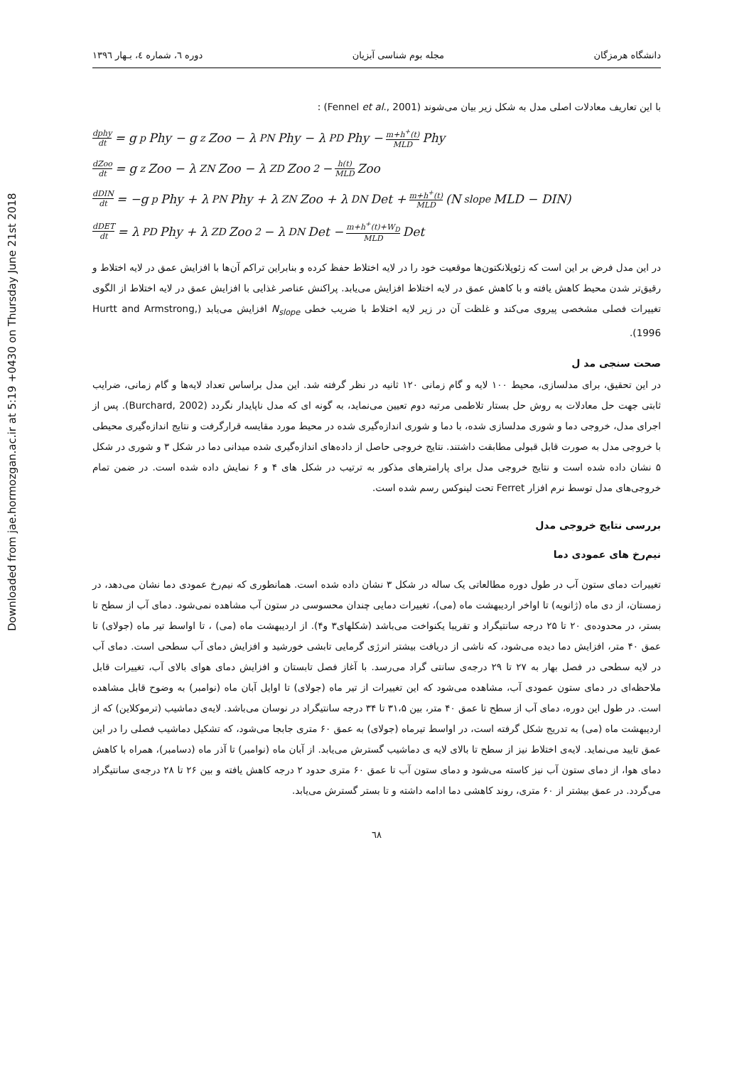Downloaded from jae.hormozgan.ac.ir at 5:19 +0430 on Thursday June 21st 2018
دانشگاه هرمزگان مجله بوم شناسی آبزیان دوره ٦، شماره ٤، بـهار ١٣٩٦
با این تعاریف معادلات اصلی مدل به شکل زیر بیان می‌شوند (Fennel et al., 2001) :
dphy dt = g<sub>p</sub>Phy − g<sub>z</sub>Zoo − λ<sub>PN</sub>Phy − λ<sub>PD</sub>Phy − m+h<sup>+</sup>(t) MLD Phy
dZoo dt = g<sub>z</sub>Zoo − λ<sub>ZN</sub>Zoo − λ<sub>ZD</sub>Zoo<sup>2</sup> − h(t) MLD Zoo
dDIN dt = −g<sub>p</sub>Phy + λ<sub>PN</sub>Phy + λ<sub>ZN</sub>Zoo + λ<sub>DN</sub>Det + m+h<sup>+</sup>(t) MLD (N<sub>slope</sub>MLD − DIN)
dDET dt = λ<sub>PD</sub>Phy + λ<sub>ZD</sub>Zoo<sup>2</sup> − λ<sub>DN</sub>Det − m+h<sup>+</sup>(t)+W<sub>D</sub> MLD Det
در این مدل فرض بر این است که زئوپلانکتون‌ها موقعیت خود را در لایه اختلاط حفظ کرده و بنابراین تراکم آن‌ها با افزایش عمق در لایه اختلاط و رقیق‌تر شدن محیط کاهش یافته و با کاهش عمق در لایه اختلاط افزایش می‌یابد. پراکنش عناصر غذایی با افزایش عمق در لایه اختلاط از الگوی تغییرات فصلی مشخصی پیروی می‌کند و غلظت آن در زیر لایه اختلاط با ضریب خطی N<sub>slope</sub> افزایش می‌یابد (Hurtt and Armstrong, 1996).
صحت سنجی مد ل
در این تحقیق، برای مدلسازی، محیط ۱۰۰ لایه و گام زمانی ۱۲۰ ثانیه در نظر گرفته شد. این مدل براساس تعداد لایه‌ها و گام زمانی، ضرایب ثابتی جهت حل معادلات به روش حل بستار تلاطمی مرتبه دوم تعیین می‌نماید، به گونه ای که مدل ناپایدار نگردد (Burchard, 2002). پس از اجرای مدل، خروجی دما و شوری مدلسازی شده، با دما و شوری اندازه‌گیری شده در محیط مورد مقایسه قرارگرفت و نتایج اندازه‌گیری محیطی با خروجی مدل به صورت قابل قبولی مطابقت داشتند. نتایج خروجی حاصل از داده‌های اندازه‌گیری شده میدانی دما در شکل ۳ و شوری در شکل ۵ نشان داده شده است و نتایج خروجی مدل برای پارامترهای مذکور به ترتیب در شکل های ۴ و ۶ نمایش داده شده است. در ضمن تمام خروجی‌های مدل توسط نرم افزار Ferret تحت لینوکس رسم شده است.
بررسی نتایج خروجی مدل
نیم‌رخ های عمودی دما
تغییرات دمای ستون آب در طول دوره مطالعاتی یک ساله در شکل ۳ نشان داده شده است. همانطوری که نیم‌رخ عمودی دما نشان می‌دهد، در زمستان، از دی ماه (ژانویه) تا اواخر اردیبهشت ماه (می)، تغییرات دمایی چندان محسوسی در ستون آب مشاهده نمی‌شود. دمای آب از سطح تا بستر، در محدوده‌ی ۲۰ تا ۲۵ درجه سانتیگراد و تقریبا یکنواخت می‌باشد (شکلهای۳ و۴). از اردیبهشت ماه (می) ، تا اواسط تیر ماه (جولای) تا عمق ۴۰ متر، افزایش دما دیده می‌شود، که ناشی از دریافت بیشتر انرژی گرمایی تابشی خورشید و افزایش دمای آب سطحی است. دمای آب در لایه سطحی در فصل بهار به ۲۷ تا ۲۹ درجه‌ی سانتی گراد می‌رسد. با آغاز فصل تابستان و افزایش دمای هوای بالای آب، تغییرات قابل ملاحظه‌ای در دمای ستون عمودی آب، مشاهده می‌شود که این تغییرات از تیر ماه (جولای) تا اوایل آبان ماه (نوامبر) به وضوح قابل مشاهده است. در طول این دوره، دمای آب از سطح تا عمق ۴۰ متر، بین ۳۱،۵ تا ۳۴ درجه سانتیگراد در نوسان می‌باشد. لایه‌ی دماشیب (ترموکلاین) که از اردیبهشت ماه (می) به تدریج شکل گرفته است، در اواسط تیرماه (جولای) به عمق ۶۰ متری جابجا می‌شود، که تشکیل دماشیب فصلی را در این عمق تایید می‌نماید. لایه‌ی اختلاط نیز از سطح تا بالای لایه ی دماشیب گسترش می‌یابد. از آبان ماه (نوامبر) تا آذر ماه (دسامبر)، همراه با کاهش دمای هوا، از دمای ستون آب نیز کاسته می‌شود و دمای ستون آب تا عمق ۶۰ متری حدود ۲ درجه کاهش یافته و بین ۲۶ تا ۲۸ درجه‌ی سانتیگراد می‌گردد. در عمق بیشتر از ۶۰ متری، روند کاهشی دما ادامه داشته و تا بستر گسترش می‌یابد.
٦٨